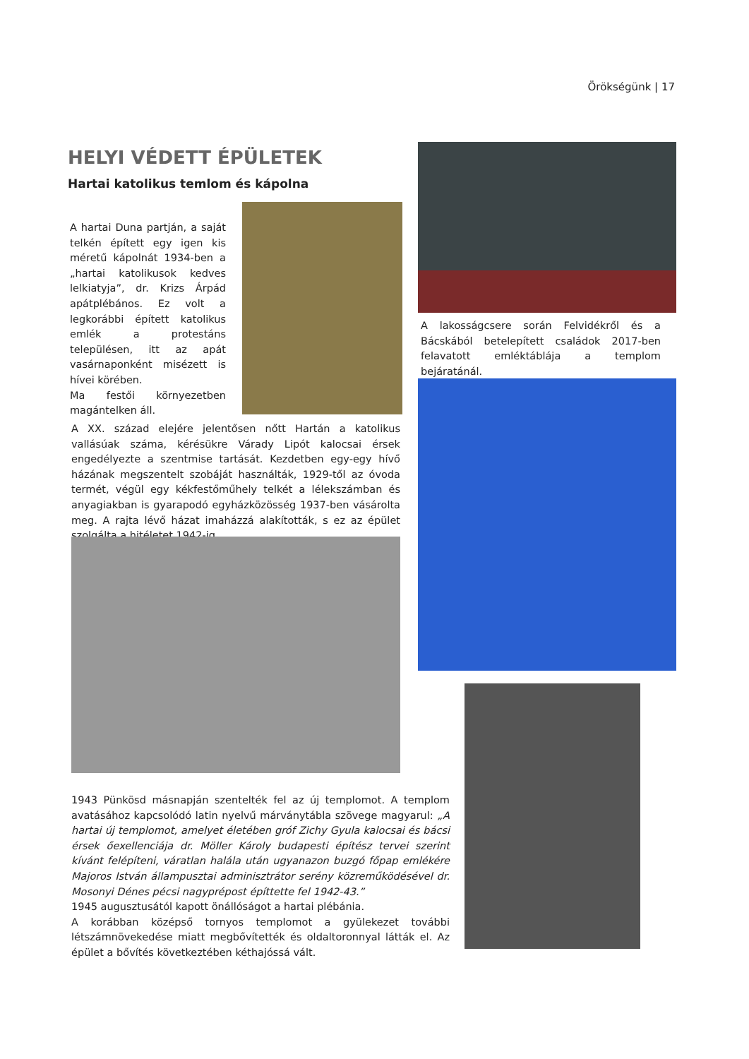Örökségünk | 17
HELYI VÉDETT ÉPÜLETEK
Hartai katolikus temlom és kápolna
A hartai Duna partján, a saját telkén épített egy igen kis méretű kápolnát 1934-ben a „hartai katolikusok kedves lelkiatyja”, dr. Krizs Árpád apátplébános. Ez volt a legkorábbi épített katolikus emlék a protestáns településen, itt az apát vasárnaponként misézett is hívei körében.
Ma festői környezetben magántelken áll.
A lakosságcsere során Felvidékről és a Bácskából betelepített családok 2017-ben felavatott emléktáblája a templom bejáratánál.
A XX. század elejére jelentősen nőtt Hartán a katolikus vallásúak száma, kérésükre Várady Lipót kalocsai érsek engedélyezte a szentmise tartását. Kezdetben egy-egy hívő házának megszentelt szobáját használták, 1929-től az óvoda termét, végül egy kékfestőműhely telkét a lélekszámban és anyagiakban is gyarapodó egyházközösség 1937-ben vásárolta meg. A rajta lévő házat imaházzá alakították, s ez az épület szolgálta a hitéletet 1942-ig.
1943 Pünkösd másnapján szentelték fel az új templomot. A templom avatásához kapcsolódó latin nyelvű márványtábla szövege magyarul: „A hartai új templomot, amelyet életében gróf Zichy Gyula kalocsai és bácsi érsek őexellenciája dr. Möller Károly budapesti építész tervei szerint kívánt felépíteni, váratlan halála után ugyanazon buzgó főpap emlékére Majoros István állampusztai adminisztrátor serény közreműködésével dr. Mosonyi Dénes pécsi nagyprépost építtette fel 1942-43.”
1945 augusztusától kapott önállóságot a hartai plébánia.
A korábban középső tornyos templomot a gyülekezet további létszámnövekedése miatt megbővítették és oldaltoronnyal látták el. Az épület a bővítés következtében kéthajóssá vált.